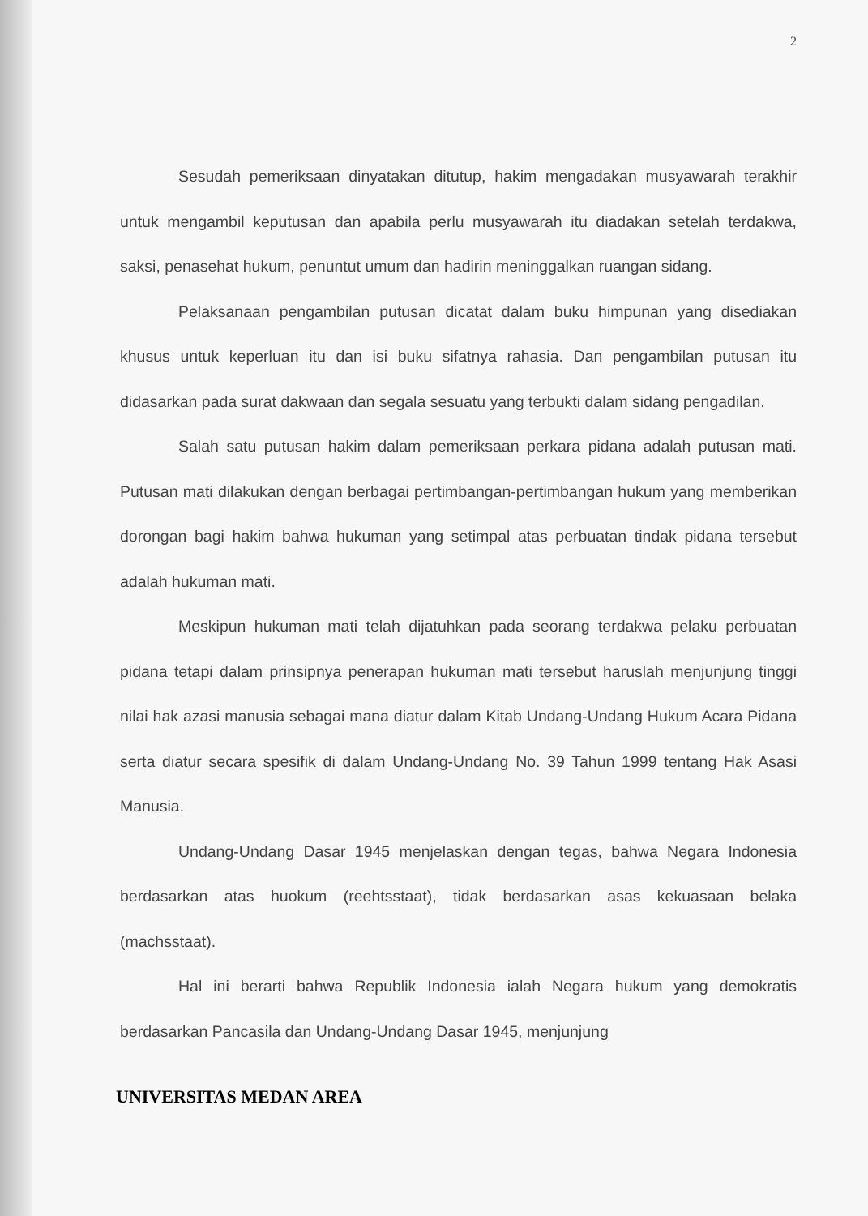2
Sesudah pemeriksaan dinyatakan ditutup, hakim mengadakan musyawarah terakhir untuk mengambil keputusan dan apabila perlu musyawarah itu diadakan setelah terdakwa, saksi, penasehat hukum, penuntut umum dan hadirin meninggalkan ruangan sidang.
Pelaksanaan pengambilan putusan dicatat dalam buku himpunan yang disediakan khusus untuk keperluan itu dan isi buku sifatnya rahasia. Dan pengambilan putusan itu didasarkan pada surat dakwaan dan segala sesuatu yang terbukti dalam sidang pengadilan.
Salah satu putusan hakim dalam pemeriksaan perkara pidana adalah putusan mati. Putusan mati dilakukan dengan berbagai pertimbangan-pertimbangan hukum yang memberikan dorongan bagi hakim bahwa hukuman yang setimpal atas perbuatan tindak pidana tersebut adalah hukuman mati.
Meskipun hukuman mati telah dijatuhkan pada seorang terdakwa pelaku perbuatan pidana tetapi dalam prinsipnya penerapan hukuman mati tersebut haruslah menjunjung tinggi nilai hak azasi manusia sebagai mana diatur dalam Kitab Undang-Undang Hukum Acara Pidana serta diatur secara spesifik di dalam Undang-Undang No. 39 Tahun 1999 tentang Hak Asasi Manusia.
Undang-Undang Dasar 1945 menjelaskan dengan tegas, bahwa Negara Indonesia berdasarkan atas huokum (reehtsstaat), tidak berdasarkan asas kekuasaan belaka (machsstaat).
Hal ini berarti bahwa Republik Indonesia ialah Negara hukum yang demokratis berdasarkan Pancasila dan Undang-Undang Dasar 1945, menjunjung
UNIVERSITAS MEDAN AREA